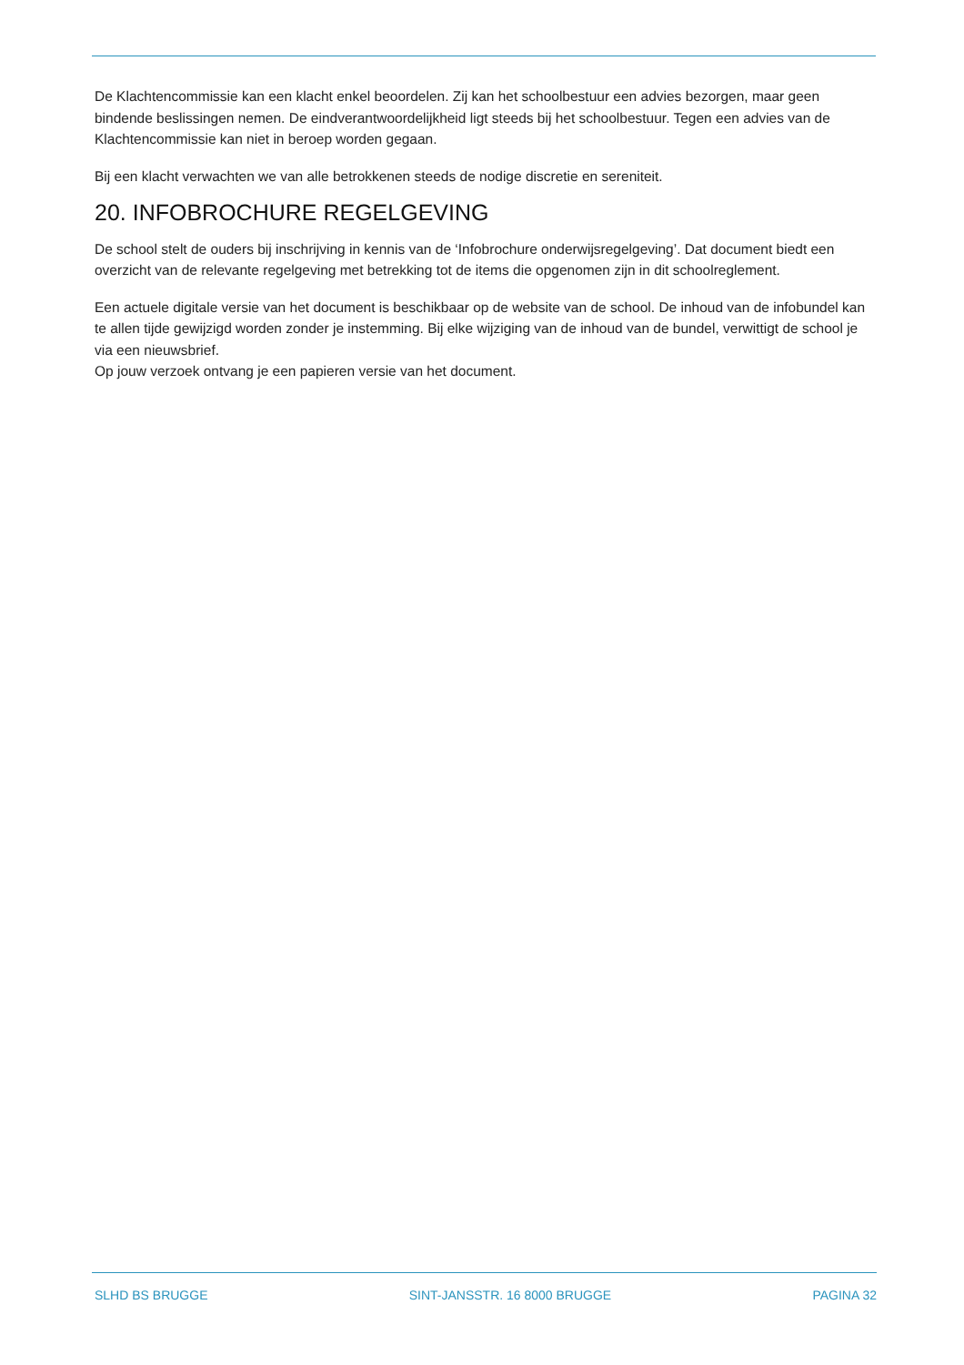De Klachtencommissie kan een klacht enkel beoordelen. Zij kan het schoolbestuur een advies bezorgen, maar geen bindende beslissingen nemen. De eindverantwoordelijkheid ligt steeds bij het schoolbestuur. Tegen een advies van de Klachtencommissie kan niet in beroep worden gegaan.
Bij een klacht verwachten we van alle betrokkenen steeds de nodige discretie en sereniteit.
20. INFOBROCHURE REGELGEVING
De school stelt de ouders bij inschrijving in kennis van de ‘Infobrochure onderwijsregelgeving’. Dat document biedt een overzicht van de relevante regelgeving met betrekking tot de items die opgenomen zijn in dit schoolreglement.
Een actuele digitale versie van het document is beschikbaar op de website van de school. De inhoud van de infobundel kan te allen tijde gewijzigd worden zonder je instemming. Bij elke wijziging van de inhoud van de bundel, verwittigt de school je via een nieuwsbrief.
Op jouw verzoek ontvang je een papieren versie van het document.
SLHD BS BRUGGE SINT-JANSSTR. 16 8000 BRUGGE PAGINA 32